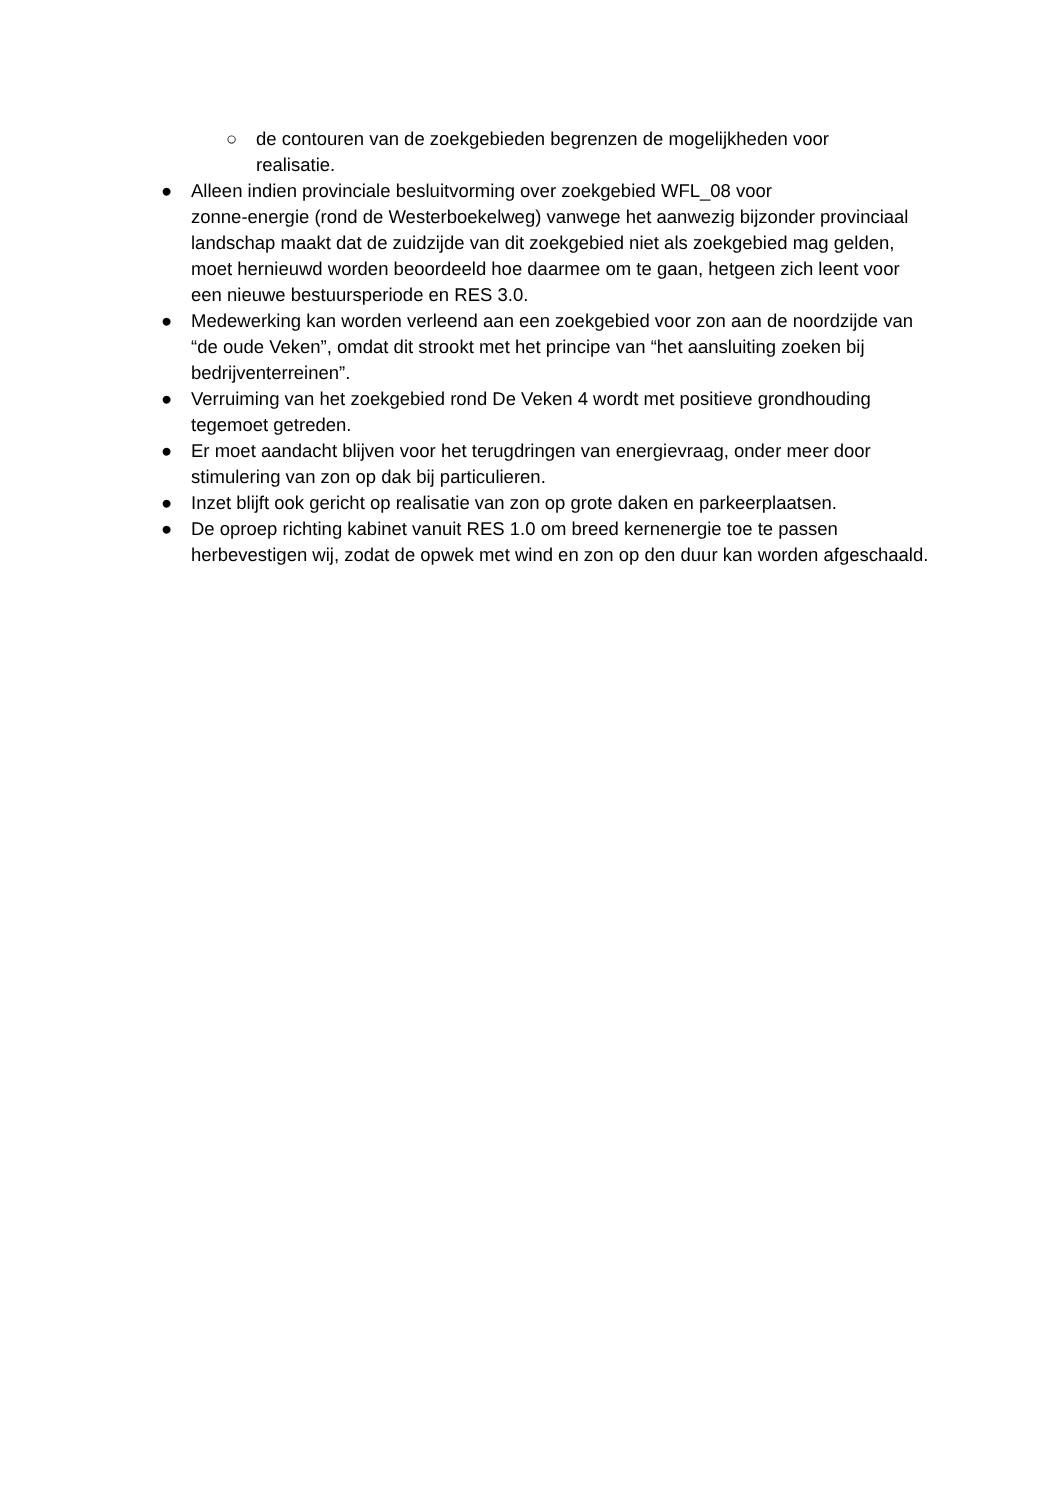○ de contouren van de zoekgebieden begrenzen de mogelijkheden voor realisatie.
● Alleen indien provinciale besluitvorming over zoekgebied WFL_08 voor
zonne-energie (rond de Westerboekelweg) vanwege het aanwezig bijzonder provinciaal landschap maakt dat de zuidzijde van dit zoekgebied niet als zoekgebied mag gelden, moet hernieuwd worden beoordeeld hoe daarmee om te gaan, hetgeen zich leent voor een nieuwe bestuursperiode en RES 3.0.
● Medewerking kan worden verleend aan een zoekgebied voor zon aan de noordzijde van “de oude Veken”, omdat dit strookt met het principe van “het aansluiting zoeken bij bedrijventerreinen”.
● Verruiming van het zoekgebied rond De Veken 4 wordt met positieve grondhouding tegemoet getreden.
● Er moet aandacht blijven voor het terugdringen van energievraag, onder meer door stimulering van zon op dak bij particulieren.
● Inzet blijft ook gericht op realisatie van zon op grote daken en parkeerplaatsen.
● De oproep richting kabinet vanuit RES 1.0 om breed kernenergie toe te passen herbevestigen wij, zodat de opwek met wind en zon op den duur kan worden afgeschaald.